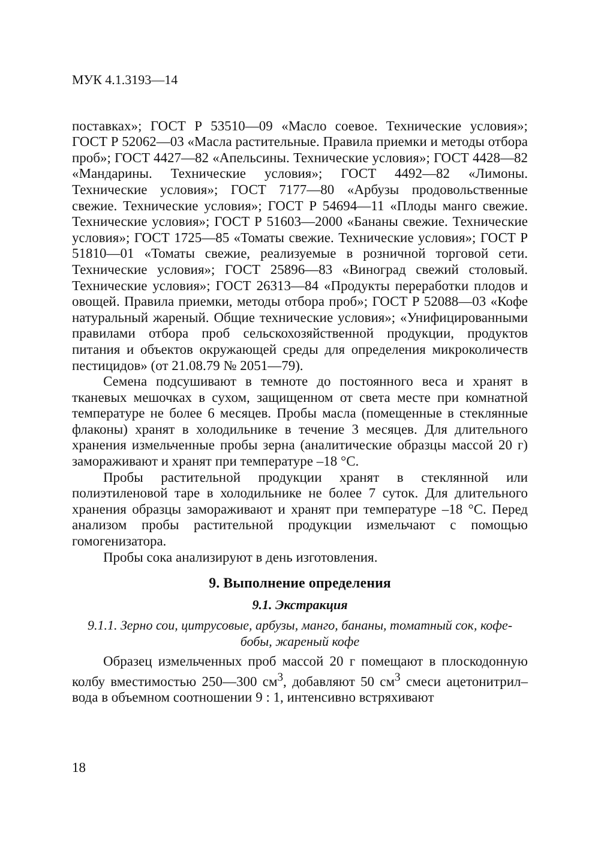МУК 4.1.3193—14
поставках»; ГОСТ Р 53510—09 «Масло соевое. Технические условия»; ГОСТ Р 52062—03 «Масла растительные. Правила приемки и методы отбора проб»; ГОСТ 4427—82 «Апельсины. Технические условия»; ГОСТ 4428—82 «Мандарины. Технические условия»; ГОСТ 4492—82 «Лимоны. Технические условия»; ГОСТ 7177—80 «Арбузы продовольственные свежие. Технические условия»; ГОСТ Р 54694—11 «Плоды манго свежие. Технические условия»; ГОСТ Р 51603—2000 «Бананы свежие. Технические условия»; ГОСТ 1725—85 «Томаты свежие. Технические условия»; ГОСТ Р 51810—01 «Томаты свежие, реализуемые в розничной торговой сети. Технические условия»; ГОСТ 25896—83 «Виноград свежий столовый. Технические условия»; ГОСТ 26313—84 «Продукты переработки плодов и овощей. Правила приемки, методы отбора проб»; ГОСТ Р 52088—03 «Кофе натуральный жареный. Общие технические условия»; «Унифицированными правилами отбора проб сельскохозяйственной продукции, продуктов питания и объектов окружающей среды для определения микроколичеств пестицидов» (от 21.08.79 № 2051—79).
Семена подсушивают в темноте до постоянного веса и хранят в тканевых мешочках в сухом, защищенном от света месте при комнатной температуре не более 6 месяцев. Пробы масла (помещенные в стеклянные флаконы) хранят в холодильнике в течение 3 месяцев. Для длительного хранения измельченные пробы зерна (аналитические образцы массой 20 г) замораживают и хранят при температуре –18 °С.
Пробы растительной продукции хранят в стеклянной или полиэтиленовой таре в холодильнике не более 7 суток. Для длительного хранения образцы замораживают и хранят при температуре –18 °С. Перед анализом пробы растительной продукции измельчают с помощью гомогенизатора.
Пробы сока анализируют в день изготовления.
9. Выполнение определения
9.1. Экстракция
9.1.1. Зерно сои, цитрусовые, арбузы, манго, бананы, томатный сок, кофе-бобы, жареный кофе
Образец измельченных проб массой 20 г помещают в плоскодонную колбу вместимостью 250—300 см<sup>3</sup>, добавляют 50 см<sup>3</sup> смеси ацетонитрил–вода в объемном соотношении 9 : 1, интенсивно встряхивают
18